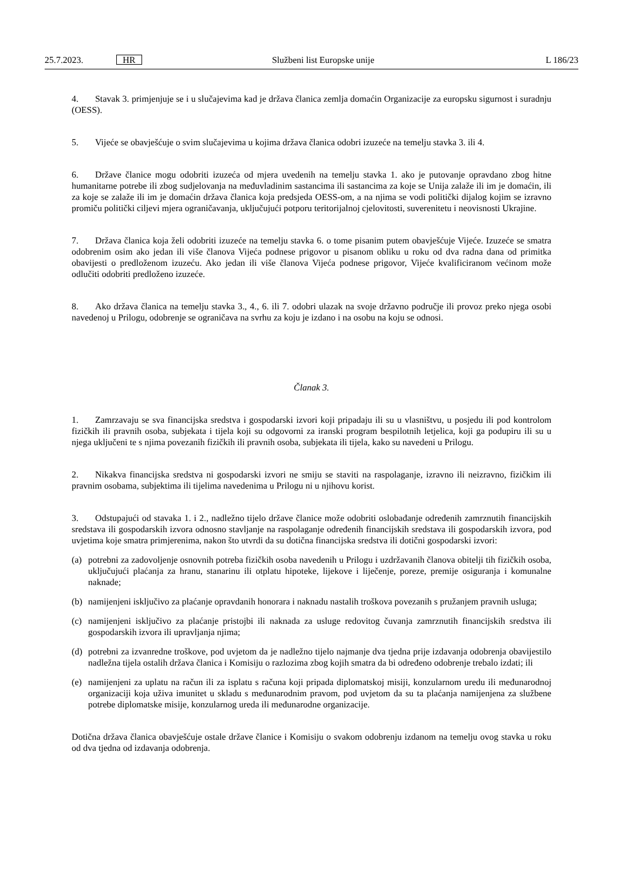25.7.2023. HR Službeni list Europske unije L 186/23
4. Stavak 3. primjenjuje se i u slučajevima kad je država članica zemlja domaćin Organizacije za europsku sigurnost i suradnju (OESS).
5. Vijeće se obavješćuje o svim slučajevima u kojima država članica odobri izuzeće na temelju stavka 3. ili 4.
6. Države članice mogu odobriti izuzeća od mjera uvedenih na temelju stavka 1. ako je putovanje opravdano zbog hitne humanitarne potrebe ili zbog sudjelovanja na međuvladinim sastancima ili sastancima za koje se Unija zalaže ili im je domaćin, ili za koje se zalaže ili im je domaćin država članica koja predsjeda OESS-om, a na njima se vodi politički dijalog kojim se izravno promiču politički ciljevi mjera ograničavanja, uključujući potporu teritorijalnoj cjelovitosti, suverenitetu i neovisnosti Ukrajine.
7. Država članica koja želi odobriti izuzeće na temelju stavka 6. o tome pisanim putem obavješćuje Vijeće. Izuzeće se smatra odobrenim osim ako jedan ili više članova Vijeća podnese prigovor u pisanom obliku u roku od dva radna dana od primitka obavijesti o predloženom izuzeću. Ako jedan ili više članova Vijeća podnese prigovor, Vijeće kvalificiranom većinom može odlučiti odobriti predloženo izuzeće.
8. Ako država članica na temelju stavka 3., 4., 6. ili 7. odobri ulazak na svoje državno područje ili provoz preko njega osobi navedenoj u Prilogu, odobrenje se ograničava na svrhu za koju je izdano i na osobu na koju se odnosi.
Članak 3.
1. Zamrzavaju se sva financijska sredstva i gospodarski izvori koji pripadaju ili su u vlasništvu, u posjedu ili pod kontrolom fizičkih ili pravnih osoba, subjekata i tijela koji su odgovorni za iranski program bespilotnih letjelica, koji ga podupiru ili su u njega uključeni te s njima povezanih fizičkih ili pravnih osoba, subjekata ili tijela, kako su navedeni u Prilogu.
2. Nikakva financijska sredstva ni gospodarski izvori ne smiju se staviti na raspolaganje, izravno ili neizravno, fizičkim ili pravnim osobama, subjektima ili tijelima navedenima u Prilogu ni u njihovu korist.
3. Odstupajući od stavaka 1. i 2., nadležno tijelo države članice može odobriti oslobađanje određenih zamrznutih financijskih sredstava ili gospodarskih izvora odnosno stavljanje na raspolaganje određenih financijskih sredstava ili gospodarskih izvora, pod uvjetima koje smatra primjerenima, nakon što utvrdi da su dotična financijska sredstva ili dotični gospodarski izvori:
(a) potrebni za zadovoljenje osnovnih potreba fizičkih osoba navedenih u Prilogu i uzdržavanih članova obitelji tih fizičkih osoba, uključujući plaćanja za hranu, stanarinu ili otplatu hipoteke, lijekove i liječenje, poreze, premije osiguranja i komunalne naknade;
(b) namijenjeni isključivo za plaćanje opravdanih honorara i naknadu nastalih troškova povezanih s pružanjem pravnih usluga;
(c) namijenjeni isključivo za plaćanje pristojbi ili naknada za usluge redovitog čuvanja zamrznutih financijskih sredstva ili gospodarskih izvora ili upravljanja njima;
(d) potrebni za izvanredne troškove, pod uvjetom da je nadležno tijelo najmanje dva tjedna prije izdavanja odobrenja obavijestilo nadležna tijela ostalih država članica i Komisiju o razlozima zbog kojih smatra da bi određeno odobrenje trebalo izdati; ili
(e) namijenjeni za uplatu na račun ili za isplatu s računa koji pripada diplomatskoj misiji, konzularnom uredu ili međunarodnoj organizaciji koja uživa imunitet u skladu s međunarodnim pravom, pod uvjetom da su ta plaćanja namijenjena za službene potrebe diplomatske misije, konzularnog ureda ili međunarodne organizacije.
Dotična država članica obavješćuje ostale države članice i Komisiju o svakom odobrenju izdanom na temelju ovog stavka u roku od dva tjedna od izdavanja odobrenja.